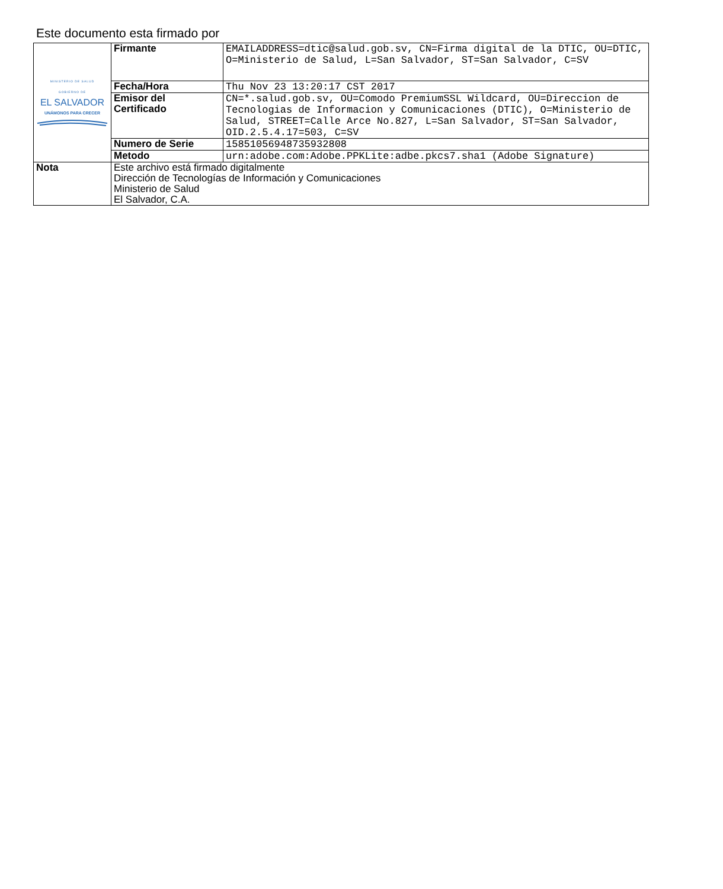Este documento esta firmado por
| MINISTERIO DE SALUD GOBIERNO DE EL SALVADOR UNÁMONOS PARA CRECER | Firmante | EMAILADDRESS=dtic@salud.gob.sv, CN=Firma digital de la DTIC, OU=DTIC, O=Ministerio de Salud, L=San Salvador, ST=San Salvador, C=SV |
| | Fecha/Hora | Thu Nov 23 13:20:17 CST 2017 |
| | Emisor del Certificado | CN=*.salud.gob.sv, OU=Comodo PremiumSSL Wildcard, OU=Direccion de Tecnologias de Informacion y Comunicaciones (DTIC), O=Ministerio de Salud, STREET=Calle Arce No.827, L=San Salvador, ST=San Salvador, OID.2.5.4.17=503, C=SV |
| | Numero de Serie | 15851056948735932808 |
| | Metodo | urn:adobe.com:Adobe.PPKLite:adbe.pkcs7.sha1 (Adobe Signature) |
| Nota | Este archivo está firmado digitalmente Dirección de Tecnologías de Información y Comunicaciones Ministerio de Salud El Salvador, C.A. | |